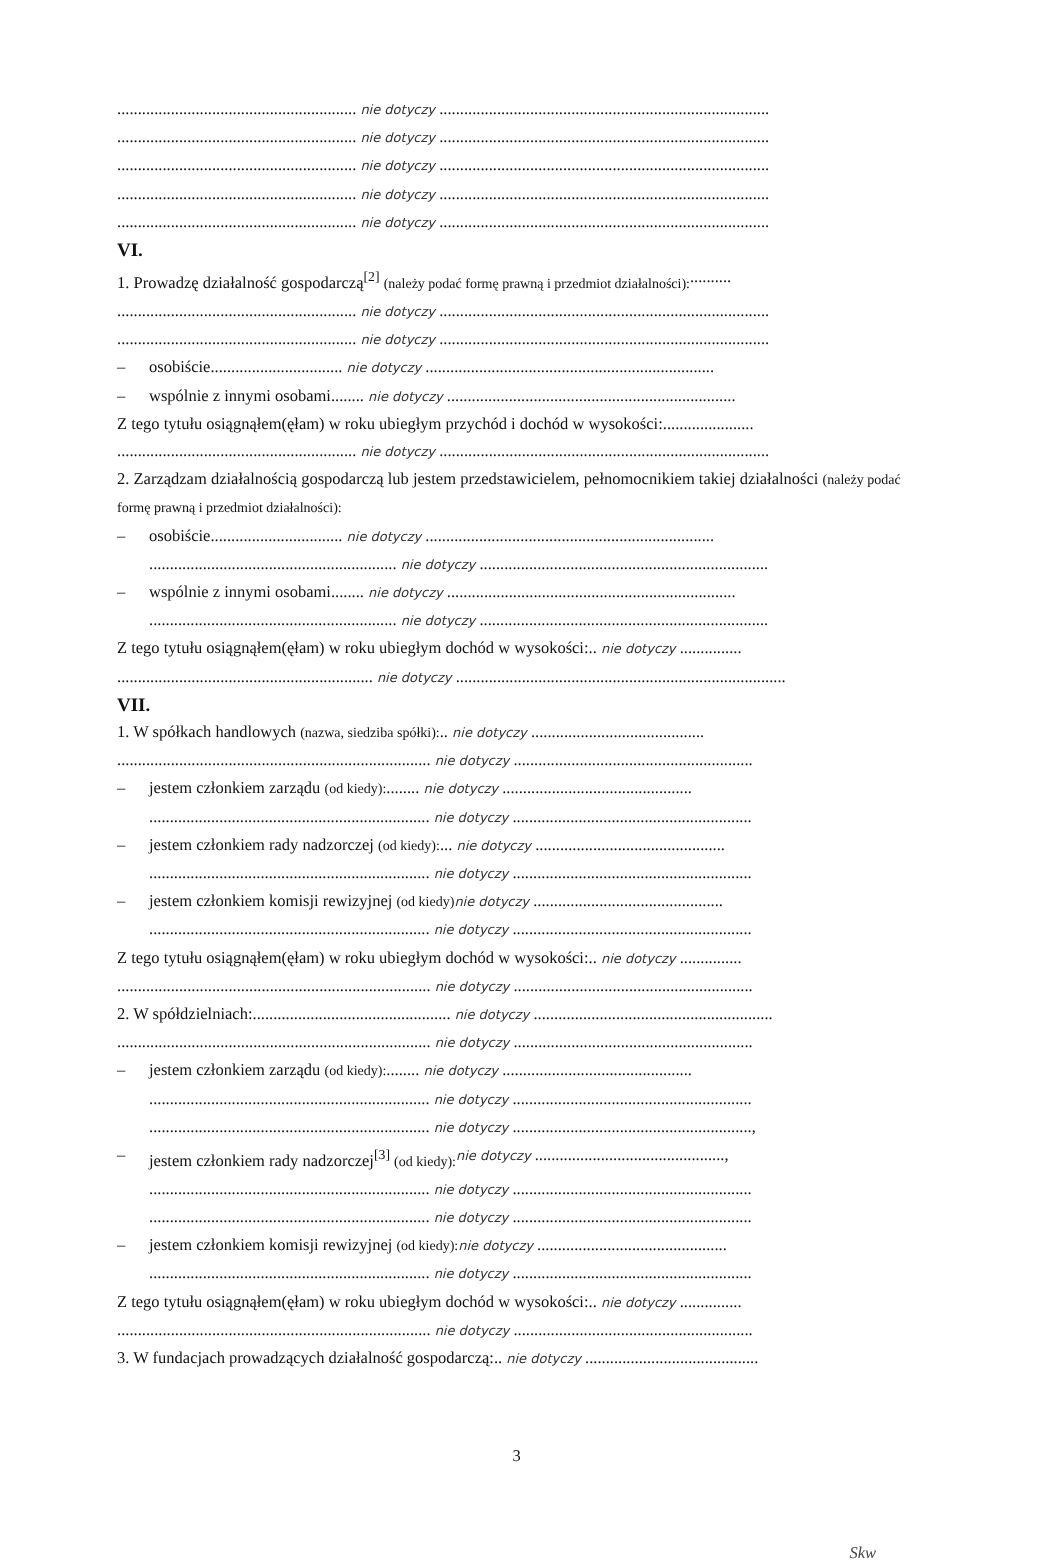.......................................................... nie dotyczy ................................................................................
.......................................................... nie dotyczy ................................................................................
.......................................................... nie dotyczy ................................................................................
.......................................................... nie dotyczy ................................................................................
.......................................................... nie dotyczy ................................................................................
VI.
1. Prowadzę działalność gospodarczą<sup>[2]</sup> (należy podać formę prawną i przedmiot działalności): ..........
.......................................................... nie dotyczy ................................................................................
.......................................................... nie dotyczy ................................................................................
– osobiście ................................ nie dotyczy ......................................................................
– wspólnie z innymi osobami ........ nie dotyczy ......................................................................
Z tego tytułu osiągnąłem(ęłam) w roku ubiegłym przychód i dochód w wysokości: ......................
.......................................................... nie dotyczy ................................................................................
2. Zarządzam działalnością gospodarczą lub jestem przedstawicielem, pełnomocnikiem takiej działalności (należy podać formę prawną i przedmiot działalności):
– osobiście................................ nie dotyczy ......................................................................
............................................................ nie dotyczy ......................................................................
– wspólnie z innymi osobami ........ nie dotyczy ......................................................................
............................................................ nie dotyczy ......................................................................
Z tego tytułu osiągnąłem(ęłam) w roku ubiegłym dochód w wysokości: .. nie dotyczy ...............
.............................................................. nie dotyczy ................................................................................
VII.
1. W spółkach handlowych (nazwa, siedziba spółki): .. nie dotyczy ..........................................
............................................................................ nie dotyczy ..........................................................
– jestem członkiem zarządu (od kiedy):........ nie dotyczy ..............................................
.................................................................... nie dotyczy ..........................................................
– jestem członkiem rady nadzorczej (od kiedy):... nie dotyczy ..............................................
.................................................................... nie dotyczy ..........................................................
– jestem członkiem komisji rewizyjnej (od kiedy) nie dotyczy ..............................................
.................................................................... nie dotyczy ..........................................................
Z tego tytułu osiągnąłem(ęłam) w roku ubiegłym dochód w wysokości: .. nie dotyczy ...............
............................................................................ nie dotyczy ..........................................................
2. W spółdzielniach: ................................................ nie dotyczy ..........................................................
............................................................................ nie dotyczy ..........................................................
– jestem członkiem zarządu (od kiedy): ........ nie dotyczy ..............................................
.................................................................... nie dotyczy ..........................................................
.................................................................... nie dotyczy ..........................................................,
– jestem członkiem rady nadzorczej<sup>[3]</sup> (od kiedy): nie dotyczy ..............................................,
.................................................................... nie dotyczy ..........................................................
.................................................................... nie dotyczy ..........................................................
– jestem członkiem komisji rewizyjnej (od kiedy): nie dotyczy ..............................................
.................................................................... nie dotyczy ..........................................................
Z tego tytułu osiągnąłem(ęłam) w roku ubiegłym dochód w wysokości: .. nie dotyczy ...............
............................................................................ nie dotyczy ..........................................................
3. W fundacjach prowadzących działalność gospodarczą: .. nie dotyczy ..........................................
3
Skw